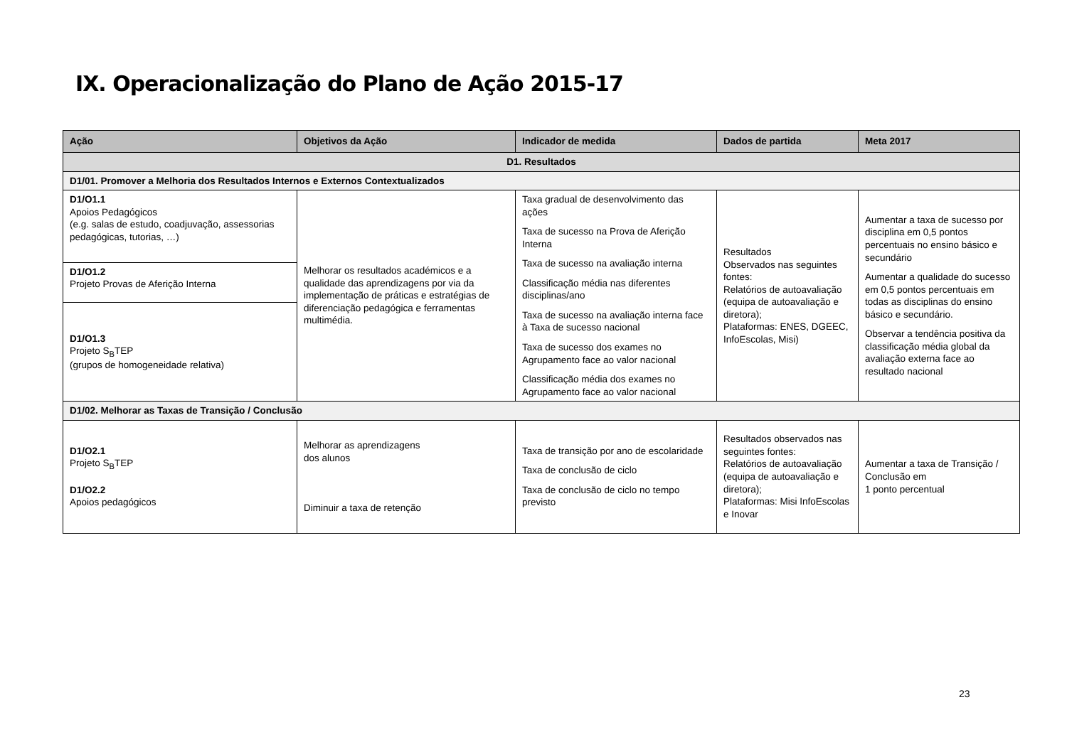IX. Operacionalização do Plano de Ação 2015-17
| Ação | Objetivos da Ação | Indicador de medida | Dados de partida | Meta 2017 |
| --- | --- | --- | --- | --- |
| D1. Resultados | | | | |
| D1/01. Promover a Melhoria dos Resultados Internos e Externos Contextualizados | | | | |
| D1/O1.1 Apoios Pedagógicos (e.g. salas de estudo, coadjuvação, assessorias pedagógicas, tutorias, …) | Melhorar os resultados académicos e a qualidade das aprendizagens por via da implementação de práticas e estratégias de diferenciação pedagógica e ferramentas multimédia. | Taxa gradual de desenvolvimento das ações Taxa de sucesso na Prova de Aferição Interna Taxa de sucesso na avaliação interna Classificação média nas diferentes disciplinas/ano Taxa de sucesso na avaliação interna face à Taxa de sucesso nacional Taxa de sucesso dos exames no Agrupamento face ao valor nacional Classificação média dos exames no Agrupamento face ao valor nacional | Resultados Observados nas seguintes fontes: Relatórios de autoavaliação (equipa de autoavaliação e diretora); Plataformas: ENES, DGEEC, InfoEscolas, Misi) | Aumentar a taxa de sucesso por disciplina em 0,5 pontos percentuais no ensino básico e secundário Aumentar a qualidade do sucesso em 0,5 pontos percentuais em todas as disciplinas do ensino básico e secundário. Observar a tendência positiva da classificação média global da avaliação externa face ao resultado nacional |
| D1/O1.2 Projeto Provas de Aferição Interna | | | | |
| D1/O1.3 Projeto S<sub>B</sub>TEP (grupos de homogeneidade relativa) | | | | |
| D1/02. Melhorar as Taxas de Transição / Conclusão | | | | |
| D1/O2.1 Projeto S<sub>B</sub>TEP D1/O2.2 Apoios pedagógicos | Melhorar as aprendizagens dos alunos Diminuir a taxa de retenção | Taxa de transição por ano de escolaridade Taxa de conclusão de ciclo Taxa de conclusão de ciclo no tempo previsto | Resultados observados nas seguintes fontes: Relatórios de autoavaliação (equipa de autoavaliação e diretora); Plataformas: Misi InfoEscolas e Inovar | Aumentar a taxa de Transição / Conclusão em 1 ponto percentual |
23